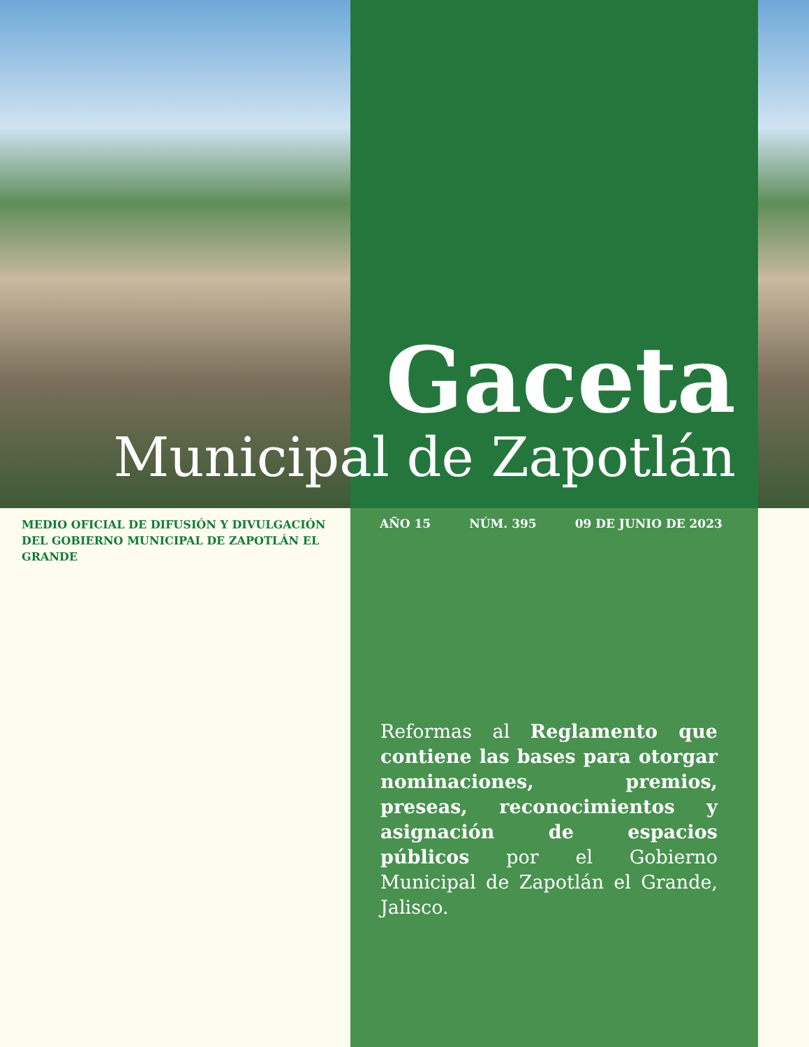Gaceta
Municipal de Zapotlán
MEDIO OFICIAL DE DIFUSIÓN Y DIVULGACIÓN DEL GOBIERNO MUNICIPAL DE ZAPOTLÁN EL GRANDE
AÑO 15 NÚM. 395 09 DE JUNIO DE 2023
Reformas al Reglamento que contiene las bases para otorgar nominaciones, premios, preseas, reconocimientos y asignación de espacios públicos por el Gobierno Municipal de Zapotlán el Grande, Jalisco.